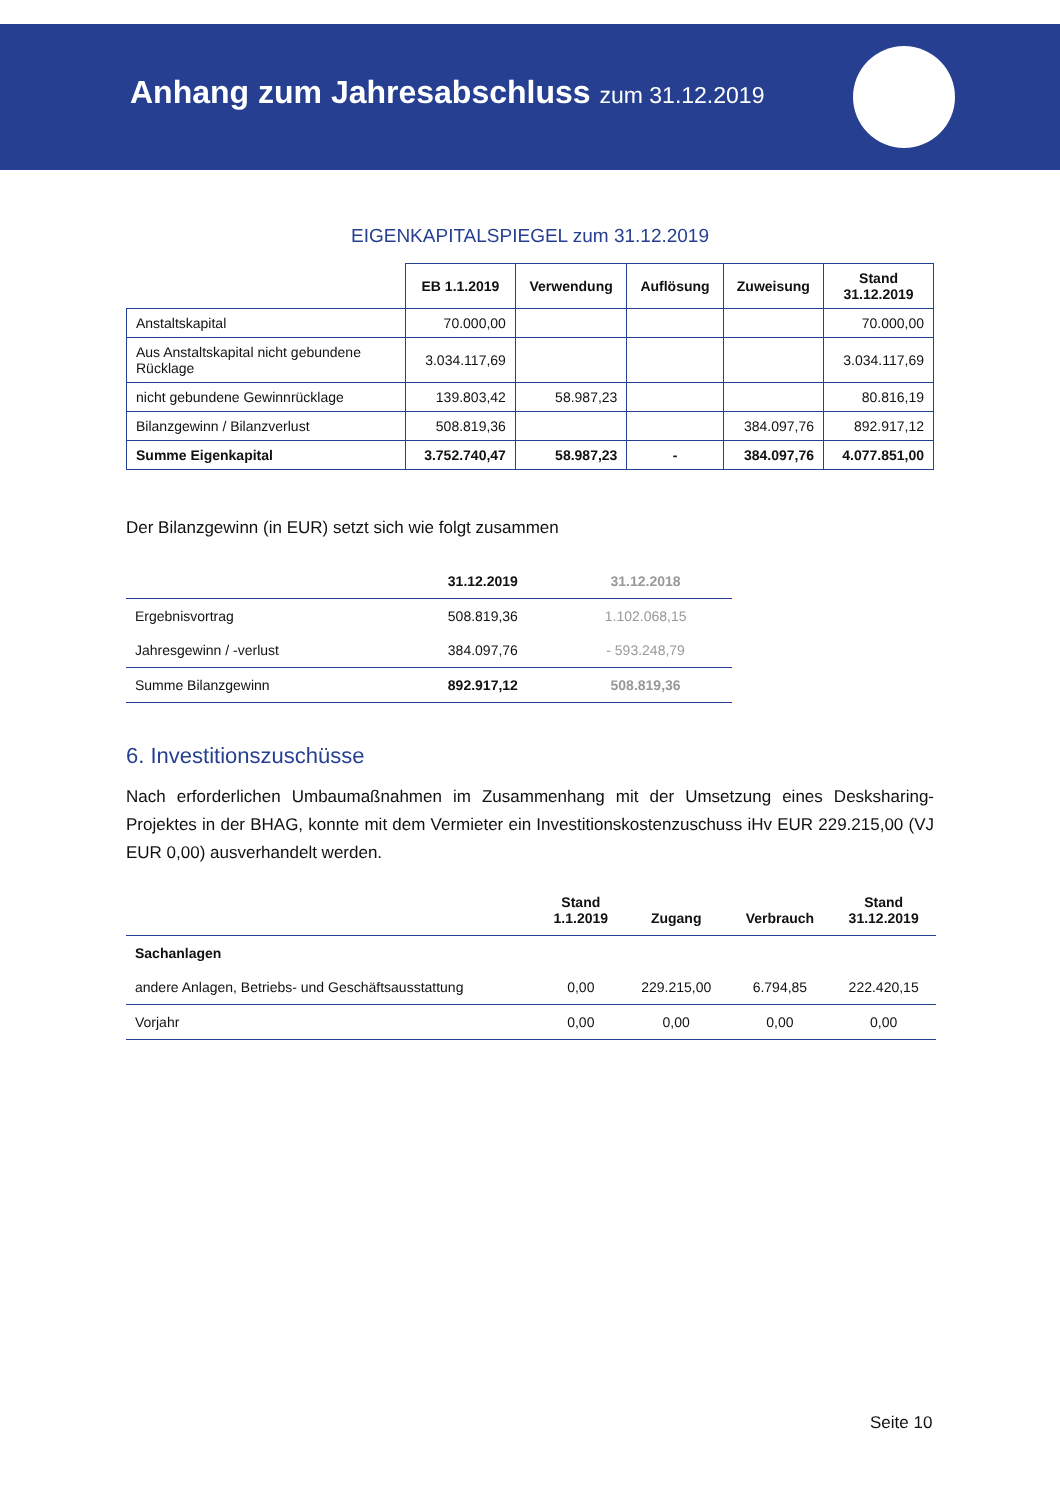Anhang zum Jahresabschluss zum 31.12.2019
EIGENKAPITALSPIEGEL zum 31.12.2019
| | EB 1.1.2019 | Verwendung | Auflösung | Zuweisung | Stand 31.12.2019 |
| --- | --- | --- | --- | --- | --- |
| Anstaltskapital | 70.000,00 | | | | 70.000,00 |
| Aus Anstaltskapital nicht gebundene Rücklage | 3.034.117,69 | | | | 3.034.117,69 |
| nicht gebundene Gewinnrücklage | 139.803,42 | 58.987,23 | | | 80.816,19 |
| Bilanzgewinn / Bilanzverlust | 508.819,36 | | | 384.097,76 | 892.917,12 |
| Summe Eigenkapital | 3.752.740,47 | 58.987,23 | - | 384.097,76 | 4.077.851,00 |
Der Bilanzgewinn (in EUR) setzt sich wie folgt zusammen
| | 31.12.2019 | 31.12.2018 |
| --- | --- | --- |
| Ergebnisvortrag | 508.819,36 | 1.102.068,15 |
| Jahresgewinn / -verlust | 384.097,76 | - 593.248,79 |
| Summe Bilanzgewinn | 892.917,12 | 508.819,36 |
6. Investitionszuschüsse
Nach erforderlichen Umbaumaßnahmen im Zusammenhang mit der Umsetzung eines Desksharing-Projektes in der BHAG, konnte mit dem Vermieter ein Investitionskostenzuschuss iHv EUR 229.215,00 (VJ EUR 0,00) ausverhandelt werden.
| | Stand 1.1.2019 | Zugang | Verbrauch | Stand 31.12.2019 |
| --- | --- | --- | --- | --- |
| Sachanlagen | | | | |
| andere Anlagen, Betriebs- und Geschäftsausstattung | 0,00 | 229.215,00 | 6.794,85 | 222.420,15 |
| Vorjahr | 0,00 | 0,00 | 0,00 | 0,00 |
Seite 10